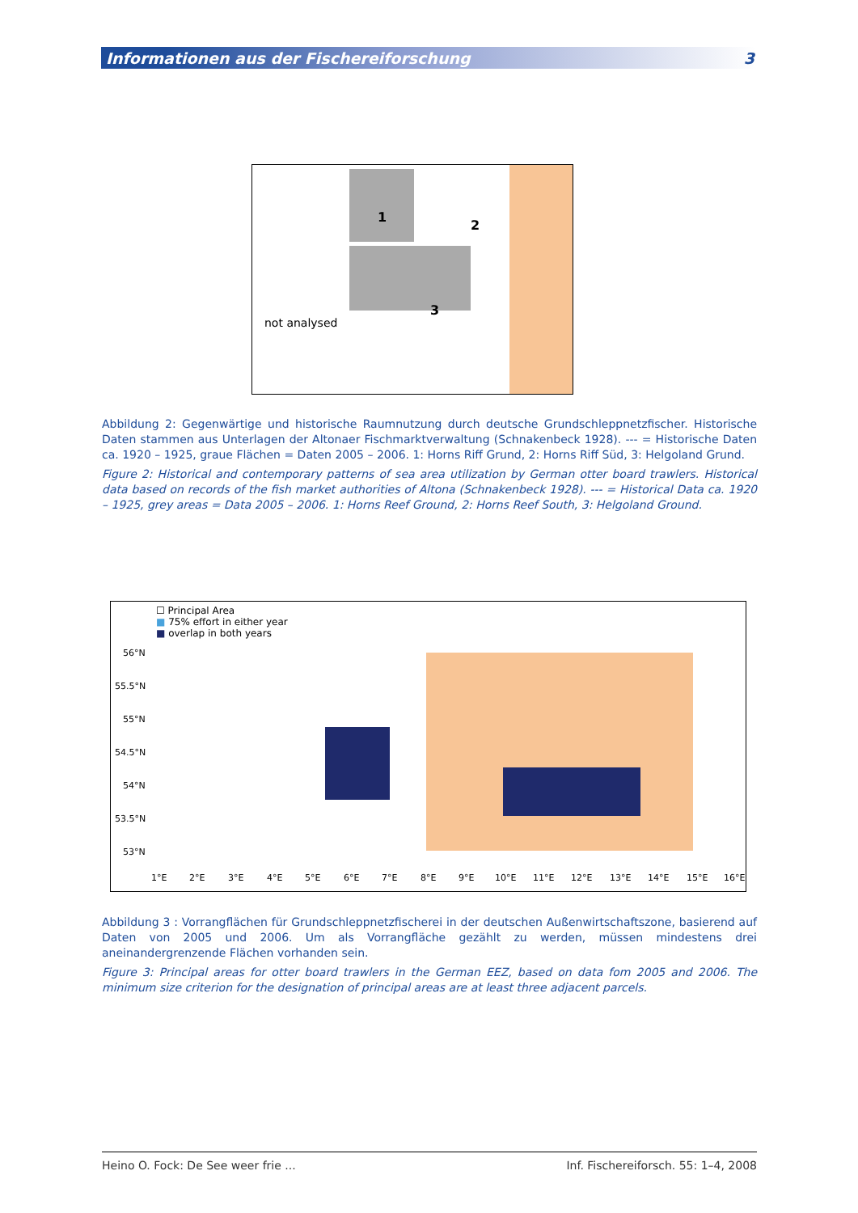Informationen aus der Fischereiforschung 3
not analysed
1
2
3
Abbildung 2: Gegenwärtige und historische Raumnutzung durch deutsche Grundschleppnetzfischer. Historische Daten stammen aus Unterlagen der Altonaer Fischmarktverwaltung (Schnakenbeck 1928). --- = Historische Daten ca. 1920 – 1925, graue Flächen = Daten 2005 – 2006. 1: Horns Riff Grund, 2: Horns Riff Süd, 3: Helgoland Grund.
Figure 2: Historical and contemporary patterns of sea area utilization by German otter board trawlers. Historical data based on records of the fish market authorities of Altona (Schnakenbeck 1928). --- = Historical Data ca. 1920 – 1925, grey areas = Data 2005 – 2006. 1: Horns Reef Ground, 2: Horns Reef South, 3: Helgoland Ground.
☐ Principal Area
■ 75% effort in either year
■ overlap in both years
56°N
55.5°N
55°N
54.5°N
54°N
53.5°N
53°N
1°E
2°E
3°E
4°E
5°E
6°E
7°E
8°E
9°E
10°E
11°E
12°E
13°E
14°E
15°E
16°E
Abbildung 3 : Vorrangflächen für Grundschleppnetzfischerei in der deutschen Außenwirtschaftszone, basierend auf Daten von 2005 und 2006. Um als Vorrangfläche gezählt zu werden, müssen mindestens drei aneinandergrenzende Flächen vorhanden sein.
Figure 3: Principal areas for otter board trawlers in the German EEZ, based on data fom 2005 and 2006. The minimum size criterion for the designation of principal areas are at least three adjacent parcels.
Heino O. Fock: De See weer frie ... Inf. Fischereiforsch. 55: 1–4, 2008